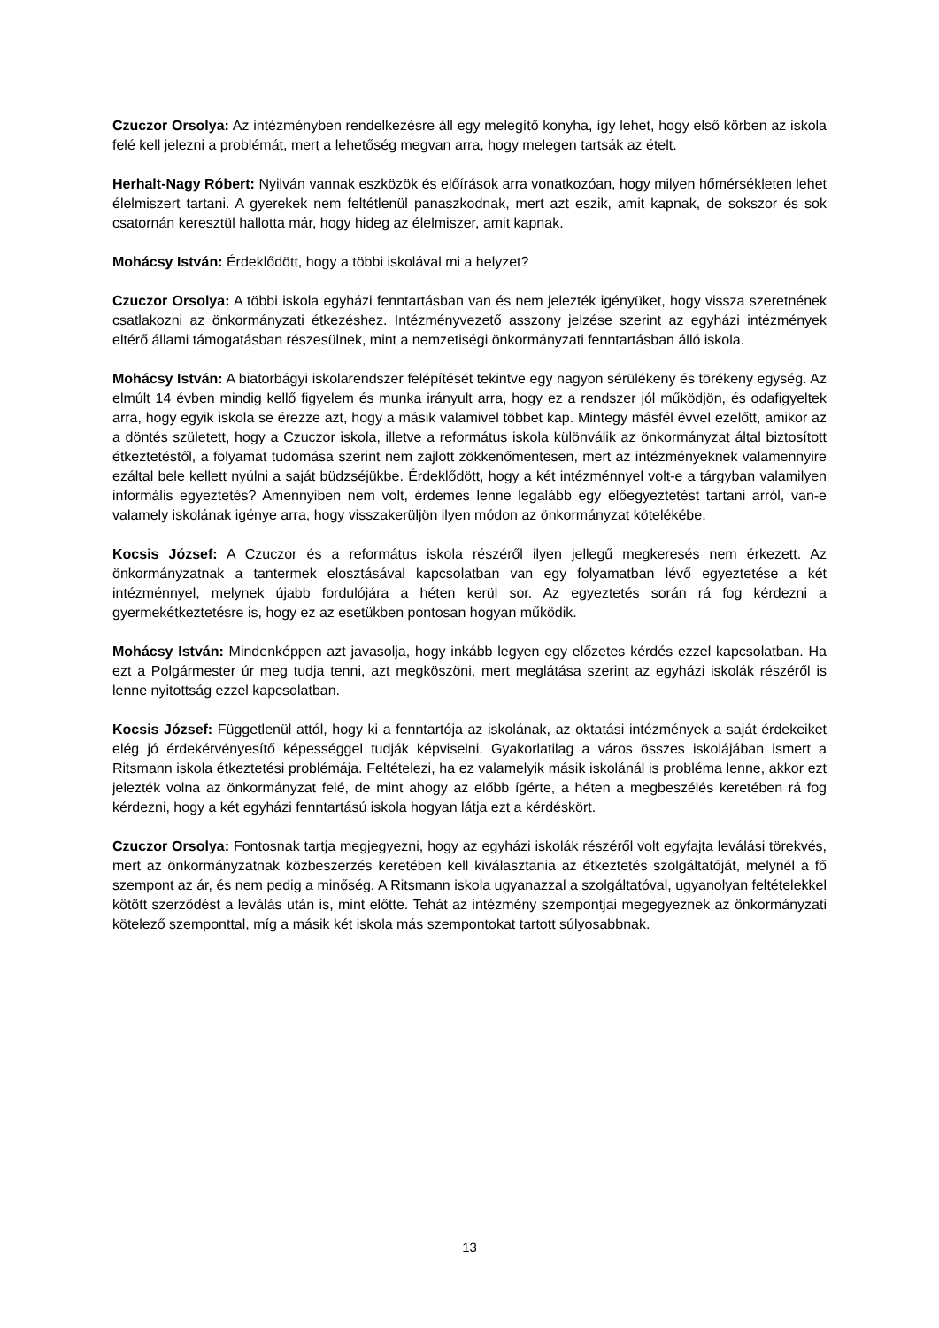Czuczor Orsolya: Az intézményben rendelkezésre áll egy melegítő konyha, így lehet, hogy első körben az iskola felé kell jelezni a problémát, mert a lehetőség megvan arra, hogy melegen tartsák az ételt.
Herhalt-Nagy Róbert: Nyilván vannak eszközök és előírások arra vonatkozóan, hogy milyen hőmérsékleten lehet élelmiszert tartani. A gyerekek nem feltétlenül panaszkodnak, mert azt eszik, amit kapnak, de sokszor és sok csatornán keresztül hallotta már, hogy hideg az élelmiszer, amit kapnak.
Mohácsy István: Érdeklődött, hogy a többi iskolával mi a helyzet?
Czuczor Orsolya: A többi iskola egyházi fenntartásban van és nem jelezték igényüket, hogy vissza szeretnének csatlakozni az önkormányzati étkezéshez. Intézményvezető asszony jelzése szerint az egyházi intézmények eltérő állami támogatásban részesülnek, mint a nemzetiségi önkormányzati fenntartásban álló iskola.
Mohácsy István: A biatorbágyi iskolarendszer felépítését tekintve egy nagyon sérülékeny és törékeny egység. Az elmúlt 14 évben mindig kellő figyelem és munka irányult arra, hogy ez a rendszer jól működjön, és odafigyeltek arra, hogy egyik iskola se érezze azt, hogy a másik valamivel többet kap. Mintegy másfél évvel ezelőtt, amikor az a döntés született, hogy a Czuczor iskola, illetve a református iskola különválik az önkormányzat által biztosított étkeztetéstől, a folyamat tudomása szerint nem zajlott zökkenőmentesen, mert az intézményeknek valamennyire ezáltal bele kellett nyúlni a saját büdzséjükbe. Érdeklődött, hogy a két intézménnyel volt-e a tárgyban valamilyen informális egyeztetés? Amennyiben nem volt, érdemes lenne legalább egy előegyeztetést tartani arról, van-e valamely iskolának igénye arra, hogy visszakerüljön ilyen módon az önkormányzat kötelékébe.
Kocsis József: A Czuczor és a református iskola részéről ilyen jellegű megkeresés nem érkezett. Az önkormányzatnak a tantermek elosztásával kapcsolatban van egy folyamatban lévő egyeztetése a két intézménnyel, melynek újabb fordulójára a héten kerül sor. Az egyeztetés során rá fog kérdezni a gyermekétkeztetésre is, hogy ez az esetükben pontosan hogyan működik.
Mohácsy István: Mindenképpen azt javasolja, hogy inkább legyen egy előzetes kérdés ezzel kapcsolatban. Ha ezt a Polgármester úr meg tudja tenni, azt megköszöni, mert meglátása szerint az egyházi iskolák részéről is lenne nyitottság ezzel kapcsolatban.
Kocsis József: Függetlenül attól, hogy ki a fenntartója az iskolának, az oktatási intézmények a saját érdekeiket elég jó érdekérvényesítő képességgel tudják képviselni. Gyakorlatilag a város összes iskolájában ismert a Ritsmann iskola étkeztetési problémája. Feltételezi, ha ez valamelyik másik iskolánál is probléma lenne, akkor ezt jelezték volna az önkormányzat felé, de mint ahogy az előbb ígérte, a héten a megbeszélés keretében rá fog kérdezni, hogy a két egyházi fenntartású iskola hogyan látja ezt a kérdéskört.
Czuczor Orsolya: Fontosnak tartja megjegyezni, hogy az egyházi iskolák részéről volt egyfajta leválási törekvés, mert az önkormányzatnak közbeszerzés keretében kell kiválasztania az étkeztetés szolgáltatóját, melynél a fő szempont az ár, és nem pedig a minőség. A Ritsmann iskola ugyanazzal a szolgáltatóval, ugyanolyan feltételekkel kötött szerződést a leválás után is, mint előtte. Tehát az intézmény szempontjai megegyeznek az önkormányzati kötelező szemponttal, míg a másik két iskola más szempontokat tartott súlyosabbnak.
13